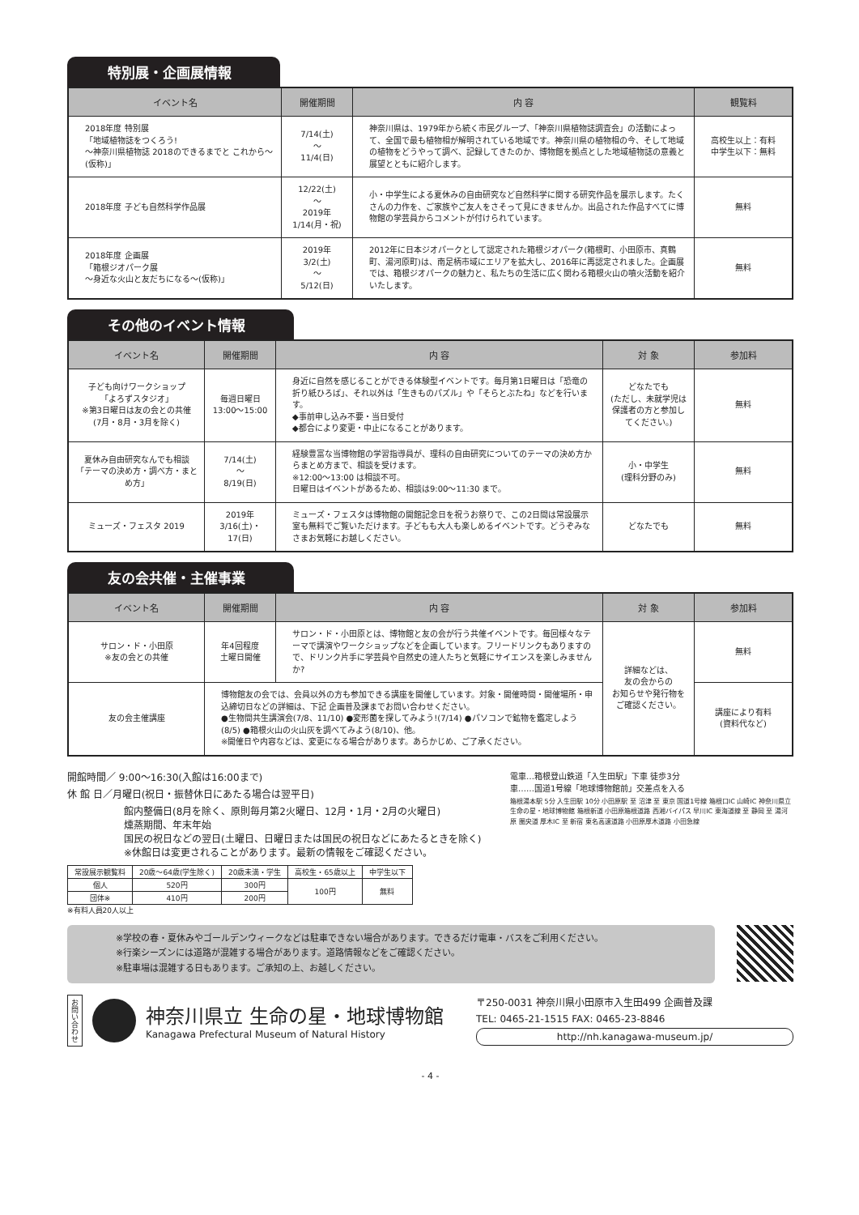特別展・企画展情報
| イベント名 | 開催期間 | 内 容 | 観覧料 |
| --- | --- | --- | --- |
| 2018年度 特別展 「地域植物誌をつくろう! 〜神奈川県植物誌 2018のできるまでと これから〜(仮称)」 | 7/14(土) 〜 11/4(日) | 神奈川県は、1979年から続く市民グループ、「神奈川県植物誌調査会」の活動によって、全国で最も植物相が解明されている地域です。神奈川県の植物相の今、そして地域の植物をどうやって調べ、記録してきたのか、博物館を拠点とした地域植物誌の意義と展望とともに紹介します。 | 高校生以上：有料 中学生以下：無料 |
| 2018年度 子ども自然科学作品展 | 12/22(土) 〜 2019年 1/14(月・祝) | 小・中学生による夏休みの自由研究など自然科学に関する研究作品を展示します。たくさんの力作を、ご家族やご友人をさそって見にきませんか。出品された作品すべてに博物館の学芸員からコメントが付けられています。 | 無料 |
| 2018年度 企画展 「箱根ジオパーク展 〜身近な火山と友だちになる〜(仮称)」 | 2019年 3/2(土) 〜 5/12(日) | 2012年に日本ジオパークとして認定された箱根ジオパーク(箱根町、小田原市、真鶴町、湯河原町)は、南足柄市域にエリアを拡大し、2016年に再認定されました。企画展では、箱根ジオパークの魅力と、私たちの生活に広く関わる箱根火山の噴火活動を紹介いたします。 | 無料 |
その他のイベント情報
| イベント名 | 開催期間 | 内 容 | 対 象 | 参加料 |
| --- | --- | --- | --- | --- |
| 子ども向けワークショップ 「よろずスタジオ」 ※第3日曜日は友の会との共催 (7月・8月・3月を除く) | 毎週日曜日 13:00〜15:00 | 身近に自然を感じることができる体験型イベントです。毎月第1日曜日は「恐竜の折り紙ひろば」、それ以外は「生きものパズル」や「そらとぶたね」などを行います。 ◆事前申し込み不要・当日受付 ◆都合により変更・中止になることがあります。 | どなたでも (ただし、未就学児は保護者の方と参加してください。) | 無料 |
| 夏休み自由研究なんでも相談 「テーマの決め方・調べ方・まとめ方」 | 7/14(土) 〜 8/19(日) | 経験豊富な当博物館の学習指導員が、理科の自由研究についてのテーマの決め方からまとめ方まで、相談を受けます。 ※12:00〜13:00 は相談不可。 日曜日はイベントがあるため、相談は9:00〜11:30 まで。 | 小・中学生 (理科分野のみ) | 無料 |
| ミューズ・フェスタ 2019 | 2019年 3/16(土)・17(日) | ミューズ・フェスタは博物館の開館記念日を祝うお祭りで、この2日間は常設展示室も無料でご覧いただけます。子どもも大人も楽しめるイベントです。どうぞみなさまお気軽にお越しください。 | どなたでも | 無料 |
友の会共催・主催事業
| イベント名 | 開催期間 | 内 容 | 対 象 | 参加料 |
| --- | --- | --- | --- | --- |
| サロン・ド・小田原 ※友の会との共催 | 年4回程度 土曜日開催 | サロン・ド・小田原とは、博物館と友の会が行う共催イベントです。毎回様々なテーマで講演やワークショップなどを企画しています。フリードリンクもありますので、ドリンク片手に学芸員や自然史の達人たちと気軽にサイエンスを楽しみませんか? | 詳細などは、 友の会からの お知らせや発行物を ご確認ください。 | 無料 |
| 友の会主催講座 | 博物館友の会では、会員以外の方も参加できる講座を開催しています。対象・開催時間・開催場所・申込締切日などの詳細は、下記 企画普及課までお問い合わせください。 ●生物間共生講演会(7/8、11/10) ●変形菌を探してみよう!(7/14) ●パソコンで鉱物を鑑定しよう(8/5) ●箱根火山の火山灰を調べてみよう(8/10)、他。 ※開催日や内容などは、変更になる場合があります。あらかじめ、ご了承ください。 | | | 講座により有料 (資料代など) |
開館時間／ 9:00〜16:30(入館は16:00まで)
休 館 日／月曜日(祝日・振替休日にあたる場合は翌平日)
館内整備日(8月を除く、原則毎月第2火曜日、12月・1月・2月の火曜日)
燻蒸期間、年末年始
国民の祝日などの翌日(土曜日、日曜日または国民の祝日などにあたるときを除く)
※休館日は変更されることがあります。最新の情報をご確認ください。
| 常設展示観覧料 | 20歳〜64歳(学生除く) | 20歳未満・学生 | 高校生・65歳以上 | 中学生以下 |
| --- | --- | --- | --- | --- |
| 個人 | 520円 | 300円 | 100円 | 無料 |
| 団体※ | 410円 | 200円 | | |
※有料人員20人以上
電車…箱根登山鉄道「入生田駅」下車 徒歩3分
車……国道1号線「地球博物館前」交差点を入る
箱根湯本駅 5分 入生田駅 10分 小田原駅 至 沼津 至 東京 国道1号線 箱根口IC 山崎IC 神奈川県立 生命の星・地球博物館 箱根新道 小田原箱根道路 西湘バイパス 早川IC 東海道線 至 静岡 至 湯河原 圏央道 厚木IC 至 新宿 東名高速道路 小田原厚木道路 小田急線
※学校の春・夏休みやゴールデンウィークなどは駐車できない場合があります。できるだけ電車・バスをご利用ください。
※行楽シーズンには道路が混雑する場合があります。道路情報などをご確認ください。
※駐車場は混雑する日もあります。ご承知の上、お越しください。
お問い合わせ
神奈川県立 生命の星・地球博物館
Kanagawa Prefectural Museum of Natural History
〒250-0031 神奈川県小田原市入生田499 企画普及課
TEL: 0465-21-1515 FAX: 0465-23-8846
http://nh.kanagawa-museum.jp/
- 4 -